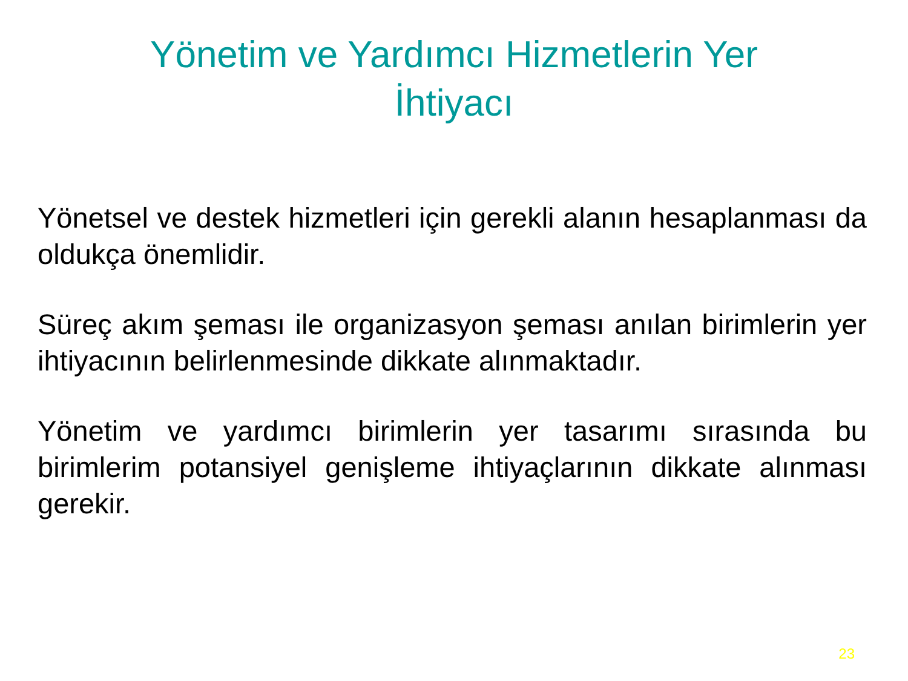Yönetim ve Yardımcı Hizmetlerin Yer İhtiyacı
Yönetsel ve destek hizmetleri için gerekli alanın hesaplanması da oldukça önemlidir.
Süreç akım şeması ile organizasyon şeması anılan birimlerin yer ihtiyacının belirlenmesinde dikkate alınmaktadır.
Yönetim ve yardımcı birimlerin yer tasarımı sırasında bu birimlerim potansiyel genişleme ihtiyaçlarının dikkate alınması gerekir.
23